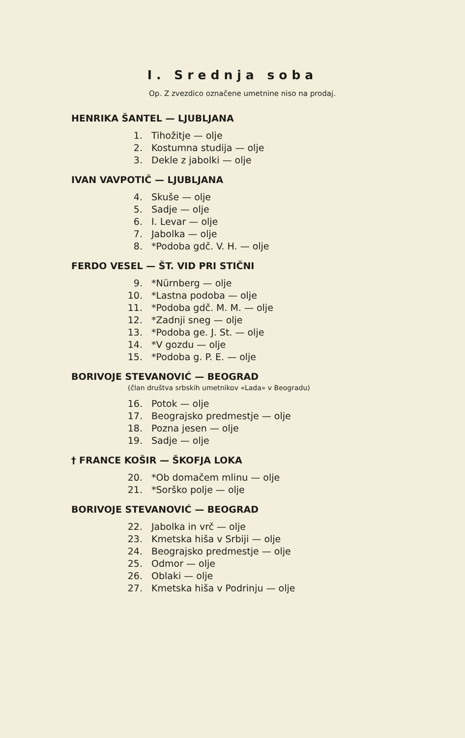I. Srednja soba
Op. Z zvezdico označene umetnine niso na prodaj.
HENRIKA ŠANTEL — LJUBLJANA
1. Tihožitje — olje
2. Kostumna studija — olje
3. Dekle z jabolki — olje
IVAN VAVPOTIČ — LJUBLJANA
4. Skuše — olje
5. Sadje — olje
6. I. Levar — olje
7. Jabolka — olje
8. *Podoba gdč. V. H. — olje
FERDO VESEL — ŠT. VID PRI STIČNI
9. *Nürnberg — olje
10. *Lastna podoba — olje
11. *Podoba gdč. M. M. — olje
12. *Zadnji sneg — olje
13. *Podoba ge. J. St. — olje
14. *V gozdu — olje
15. *Podoba g. P. E. — olje
BORIVOJE STEVANOVIĆ — BEOGRAD
(član društva srbskih umetnikov «Lada» v Beogradu)
16. Potok — olje
17. Beograjsko predmestje — olje
18. Pozna jesen — olje
19. Sadje — olje
† FRANCE KOŠIR — ŠKOFJA LOKA
20. *Ob domačem mlinu — olje
21. *Sorško polje — olje
BORIVOJE STEVANOVIĆ — BEOGRAD
22. Jabolka in vrč — olje
23. Kmetska hiša v Srbiji — olje
24. Beograjsko predmestje — olje
25. Odmor — olje
26. Oblaki — olje
27. Kmetska hiša v Podrinju — olje